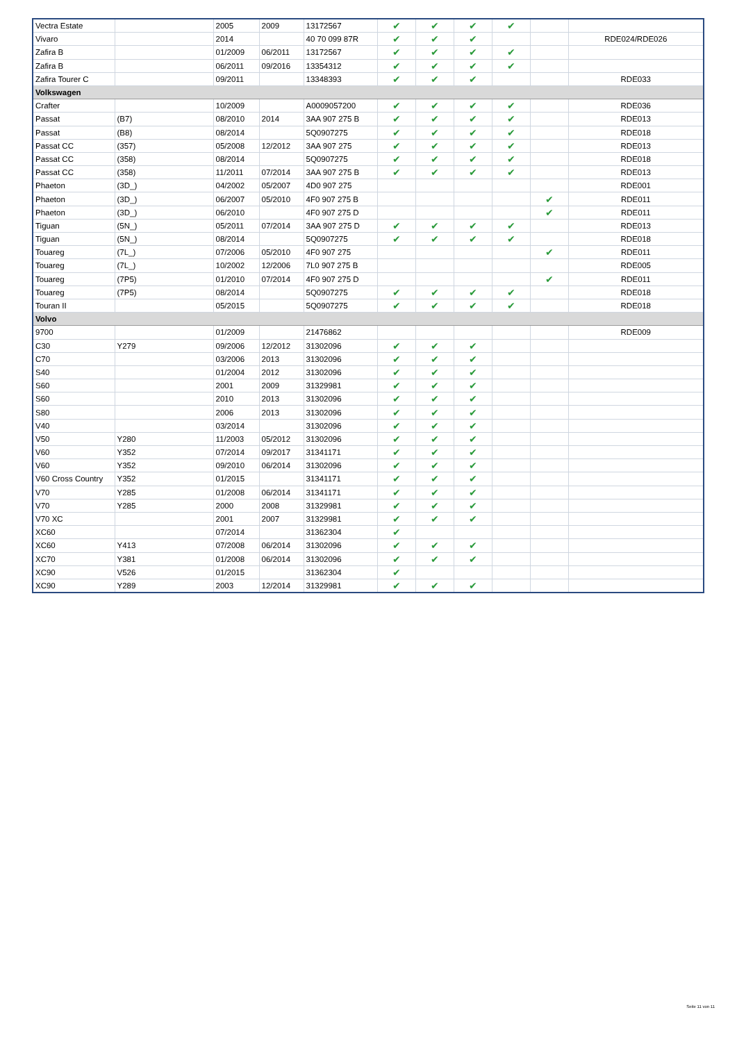| Vectra Estate | | 2005 | 2009 | 13172567 | ✔ | ✔ | ✔ | ✔ | | |
| Vivaro | | 2014 | | 40 70 099 87R | ✔ | ✔ | ✔ | | | RDE024/RDE026 |
| Zafira B | | 01/2009 | 06/2011 | 13172567 | ✔ | ✔ | ✔ | ✔ | | |
| Zafira B | | 06/2011 | 09/2016 | 13354312 | ✔ | ✔ | ✔ | ✔ | | |
| Zafira Tourer C | | 09/2011 | | 13348393 | ✔ | ✔ | ✔ | | | RDE033 |
| Volkswagen | | | | | | | | | | |
| Crafter | | 10/2009 | | A0009057200 | ✔ | ✔ | ✔ | ✔ | | RDE036 |
| Passat | (B7) | 08/2010 | 2014 | 3AA 907 275 B | ✔ | ✔ | ✔ | ✔ | | RDE013 |
| Passat | (B8) | 08/2014 | | 5Q0907275 | ✔ | ✔ | ✔ | ✔ | | RDE018 |
| Passat CC | (357) | 05/2008 | 12/2012 | 3AA 907 275 | ✔ | ✔ | ✔ | ✔ | | RDE013 |
| Passat CC | (358) | 08/2014 | | 5Q0907275 | ✔ | ✔ | ✔ | ✔ | | RDE018 |
| Passat CC | (358) | 11/2011 | 07/2014 | 3AA 907 275 B | ✔ | ✔ | ✔ | ✔ | | RDE013 |
| Phaeton | (3D_) | 04/2002 | 05/2007 | 4D0 907 275 | | | | | | RDE001 |
| Phaeton | (3D_) | 06/2007 | 05/2010 | 4F0 907 275 B | | | | | ✔ | RDE011 |
| Phaeton | (3D_) | 06/2010 | | 4F0 907 275 D | | | | | ✔ | RDE011 |
| Tiguan | (5N_) | 05/2011 | 07/2014 | 3AA 907 275 D | ✔ | ✔ | ✔ | ✔ | | RDE013 |
| Tiguan | (5N_) | 08/2014 | | 5Q0907275 | ✔ | ✔ | ✔ | ✔ | | RDE018 |
| Touareg | (7L_) | 07/2006 | 05/2010 | 4F0 907 275 | | | | | ✔ | RDE011 |
| Touareg | (7L_) | 10/2002 | 12/2006 | 7L0 907 275 B | | | | | | RDE005 |
| Touareg | (7P5) | 01/2010 | 07/2014 | 4F0 907 275 D | | | | | ✔ | RDE011 |
| Touareg | (7P5) | 08/2014 | | 5Q0907275 | ✔ | ✔ | ✔ | ✔ | | RDE018 |
| Touran II | | 05/2015 | | 5Q0907275 | ✔ | ✔ | ✔ | ✔ | | RDE018 |
| Volvo | | | | | | | | | | |
| 9700 | | 01/2009 | | 21476862 | | | | | | RDE009 |
| C30 | Y279 | 09/2006 | 12/2012 | 31302096 | ✔ | ✔ | ✔ | | | |
| C70 | | 03/2006 | 2013 | 31302096 | ✔ | ✔ | ✔ | | | |
| S40 | | 01/2004 | 2012 | 31302096 | ✔ | ✔ | ✔ | | | |
| S60 | | 2001 | 2009 | 31329981 | ✔ | ✔ | ✔ | | | |
| S60 | | 2010 | 2013 | 31302096 | ✔ | ✔ | ✔ | | | |
| S80 | | 2006 | 2013 | 31302096 | ✔ | ✔ | ✔ | | | |
| V40 | | 03/2014 | | 31302096 | ✔ | ✔ | ✔ | | | |
| V50 | Y280 | 11/2003 | 05/2012 | 31302096 | ✔ | ✔ | ✔ | | | |
| V60 | Y352 | 07/2014 | 09/2017 | 31341171 | ✔ | ✔ | ✔ | | | |
| V60 | Y352 | 09/2010 | 06/2014 | 31302096 | ✔ | ✔ | ✔ | | | |
| V60 Cross Country | Y352 | 01/2015 | | 31341171 | ✔ | ✔ | ✔ | | | |
| V70 | Y285 | 01/2008 | 06/2014 | 31341171 | ✔ | ✔ | ✔ | | | |
| V70 | Y285 | 2000 | 2008 | 31329981 | ✔ | ✔ | ✔ | | | |
| V70 XC | | 2001 | 2007 | 31329981 | ✔ | ✔ | ✔ | | | |
| XC60 | | 07/2014 | | 31362304 | ✔ | | | | | |
| XC60 | Y413 | 07/2008 | 06/2014 | 31302096 | ✔ | ✔ | ✔ | | | |
| XC70 | Y381 | 01/2008 | 06/2014 | 31302096 | ✔ | ✔ | ✔ | | | |
| XC90 | V526 | 01/2015 | | 31362304 | ✔ | | | | | |
| XC90 | Y289 | 2003 | 12/2014 | 31329981 | ✔ | ✔ | ✔ | | | |
Seite 11 von 11